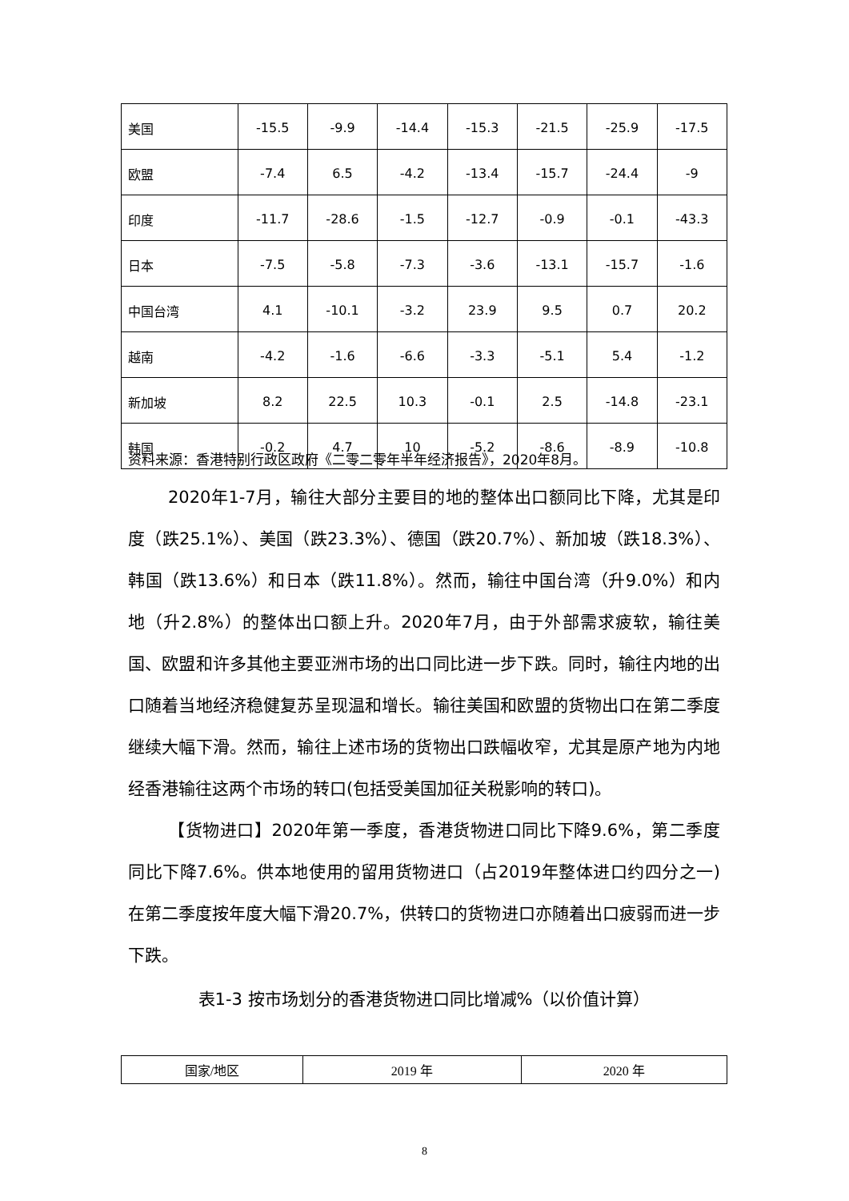| 美国 | -15.5 | -9.9 | -14.4 | -15.3 | -21.5 | -25.9 | -17.5 |
| 欧盟 | -7.4 | 6.5 | -4.2 | -13.4 | -15.7 | -24.4 | -9 |
| 印度 | -11.7 | -28.6 | -1.5 | -12.7 | -0.9 | -0.1 | -43.3 |
| 日本 | -7.5 | -5.8 | -7.3 | -3.6 | -13.1 | -15.7 | -1.6 |
| 中国台湾 | 4.1 | -10.1 | -3.2 | 23.9 | 9.5 | 0.7 | 20.2 |
| 越南 | -4.2 | -1.6 | -6.6 | -3.3 | -5.1 | 5.4 | -1.2 |
| 新加坡 | 8.2 | 22.5 | 10.3 | -0.1 | 2.5 | -14.8 | -23.1 |
| 韩国 | -0.2 | 4.7 | 10 | -5.2 | -8.6 | -8.9 | -10.8 |
资料来源：香港特别行政区政府《二零二零年半年经济报告》，2020年8月。
2020年1-7月，输往大部分主要目的地的整体出口额同比下降，尤其是印度（跌25.1%）、美国（跌23.3%）、德国（跌20.7%）、新加坡（跌18.3%）、韩国（跌13.6%）和日本（跌11.8%）。然而，输往中国台湾（升9.0%）和内地（升2.8%）的整体出口额上升。2020年7月，由于外部需求疲软，输往美国、欧盟和许多其他主要亚洲市场的出口同比进一步下跌。同时，输往内地的出口随着当地经济稳健复苏呈现温和增长。输往美国和欧盟的货物出口在第二季度继续大幅下滑。然而，输往上述市场的货物出口跌幅收窄，尤其是原产地为内地经香港输往这两个市场的转口(包括受美国加征关税影响的转口)。
【货物进口】2020年第一季度，香港货物进口同比下降9.6%，第二季度同比下降7.6%。供本地使用的留用货物进口（占2019年整体进口约四分之一)在第二季度按年度大幅下滑20.7%，供转口的货物进口亦随着出口疲弱而进一步下跌。
表1-3 按市场划分的香港货物进口同比增减%（以价值计算）
| 国家/地区 | 2019 年 | 2020 年 |
8